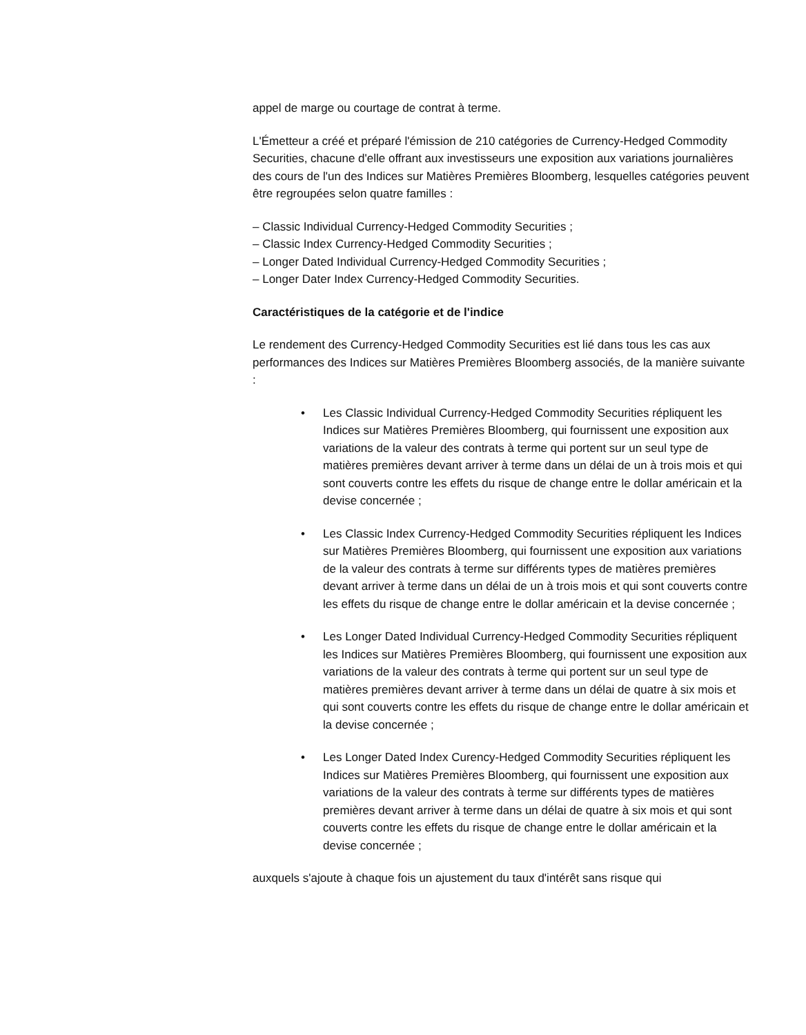appel de marge ou courtage de contrat à terme.
L'Émetteur a créé et préparé l'émission de 210 catégories de Currency-Hedged Commodity Securities, chacune d'elle offrant aux investisseurs une exposition aux variations journalières des cours de l'un des Indices sur Matières Premières Bloomberg, lesquelles catégories peuvent être regroupées selon quatre familles :
– Classic Individual Currency-Hedged Commodity Securities ;
– Classic Index Currency-Hedged Commodity Securities ;
– Longer Dated Individual Currency-Hedged Commodity Securities ;
– Longer Dater Index Currency-Hedged Commodity Securities.
Caractéristiques de la catégorie et de l'indice
Le rendement des Currency-Hedged Commodity Securities est lié dans tous les cas aux performances des Indices sur Matières Premières Bloomberg associés, de la manière suivante :
• Les Classic Individual Currency-Hedged Commodity Securities répliquent les Indices sur Matières Premières Bloomberg, qui fournissent une exposition aux variations de la valeur des contrats à terme qui portent sur un seul type de matières premières devant arriver à terme dans un délai de un à trois mois et qui sont couverts contre les effets du risque de change entre le dollar américain et la devise concernée ;
• Les Classic Index Currency-Hedged Commodity Securities répliquent les Indices sur Matières Premières Bloomberg, qui fournissent une exposition aux variations de la valeur des contrats à terme sur différents types de matières premières devant arriver à terme dans un délai de un à trois mois et qui sont couverts contre les effets du risque de change entre le dollar américain et la devise concernée ;
• Les Longer Dated Individual Currency-Hedged Commodity Securities répliquent les Indices sur Matières Premières Bloomberg, qui fournissent une exposition aux variations de la valeur des contrats à terme qui portent sur un seul type de matières premières devant arriver à terme dans un délai de quatre à six mois et qui sont couverts contre les effets du risque de change entre le dollar américain et la devise concernée ;
• Les Longer Dated Index Curency-Hedged Commodity Securities répliquent les Indices sur Matières Premières Bloomberg, qui fournissent une exposition aux variations de la valeur des contrats à terme sur différents types de matières premières devant arriver à terme dans un délai de quatre à six mois et qui sont couverts contre les effets du risque de change entre le dollar américain et la devise concernée ;
auxquels s'ajoute à chaque fois un ajustement du taux d'intérêt sans risque qui